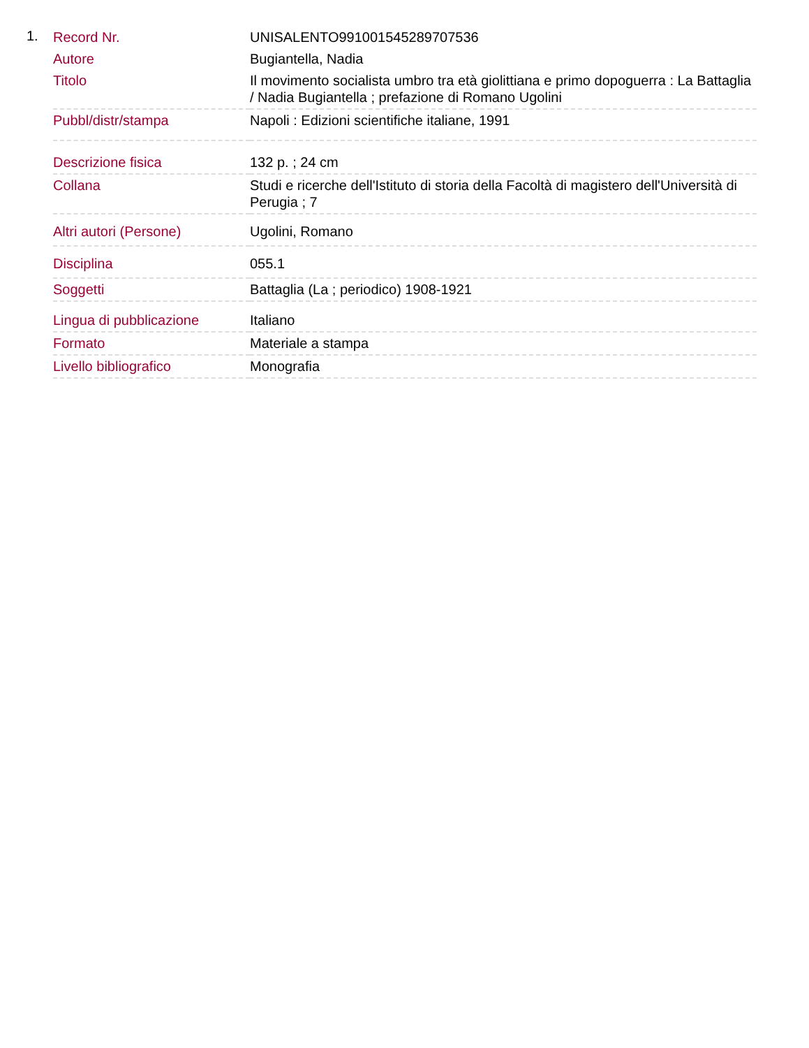1.
| Record Nr. | UNISALENTO991001545289707536 |
| Autore | Bugiantella, Nadia |
| Titolo | Il movimento socialista umbro tra età giolittiana e primo dopoguerra : La Battaglia / Nadia Bugiantella ; prefazione di Romano Ugolini |
| Pubbl/distr/stampa | Napoli : Edizioni scientifiche italiane, 1991 |
| Descrizione fisica | 132 p. ; 24 cm |
| Collana | Studi e ricerche dell'Istituto di storia della Facoltà di magistero dell'Università di Perugia ; 7 |
| Altri autori (Persone) | Ugolini, Romano |
| Disciplina | 055.1 |
| Soggetti | Battaglia (La ; periodico) 1908-1921 |
| Lingua di pubblicazione | Italiano |
| Formato | Materiale a stampa |
| Livello bibliografico | Monografia |